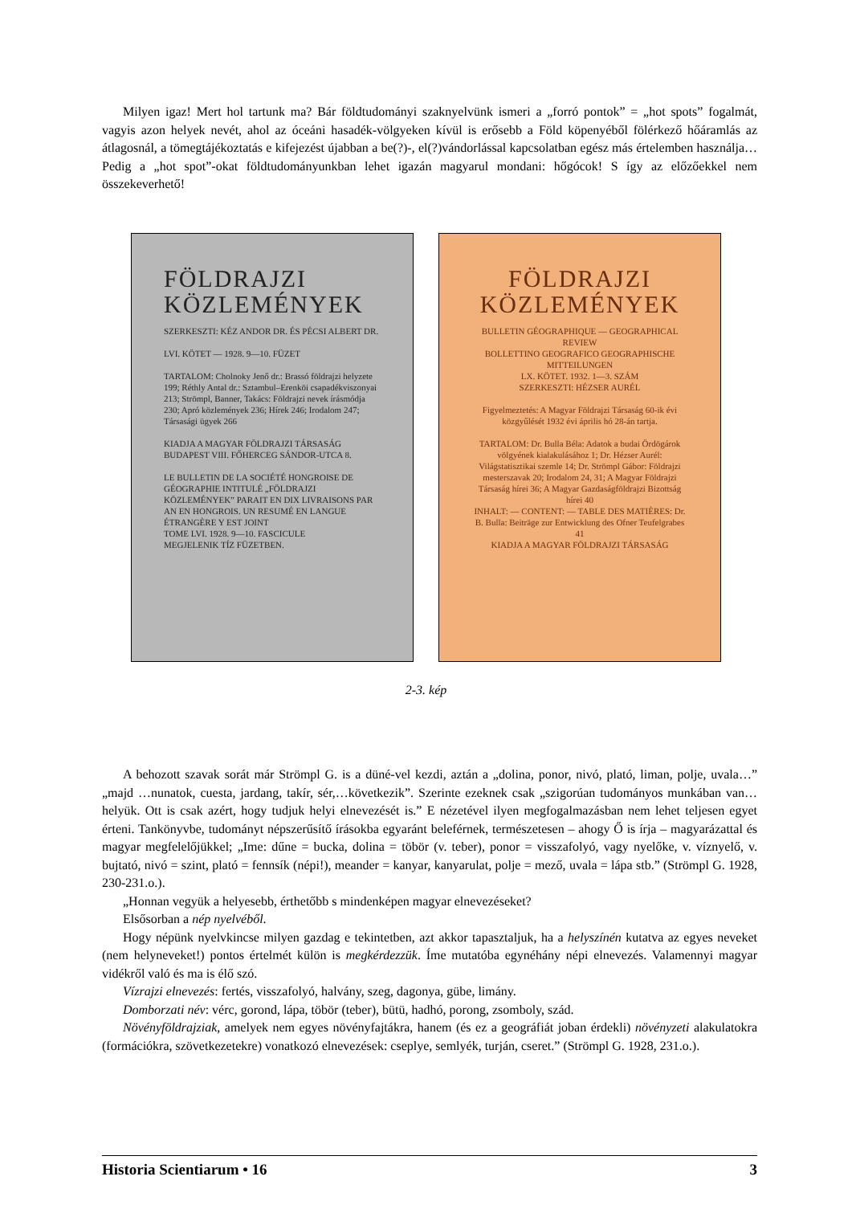Milyen igaz! Mert hol tartunk ma? Bár földtudományi szaknyelvünk ismeri a „forró pontok” = „hot spots” fogalmát, vagyis azon helyek nevét, ahol az óceáni hasadék-völgyeken kívül is erősebb a Föld köpenyéből fölérkező hőáramlás az átlagosnál, a tömegtájékoztatás e kifejezést újabban a be(?)-, el(?)vándorlással kapcsolatban egész más értelemben használja… Pedig a „hot spot”-okat földtudományunkban lehet igazán magyarul mondani: hőgócok! S így az előzőekkel nem összekeverhető!
FÖLDRAJZI KÖZLEMÉNYEK
SZERKESZTI: KÉZ ANDOR DR. ÉS PÉCSI ALBERT DR.
LVI. KÖTET — 1928. 9—10. FÜZET
TARTALOM: Cholnoky Jenő dr.: Brassó földrajzi helyzete 199; Réthly Antal dr.: Sztambul–Erenköi csapadékviszonyai 213; Strömpl, Banner, Takács: Földrajzi nevek írásmódja 230; Apró közlemények 236; Hírek 246; Irodalom 247; Társasági ügyek 266
KIADJA A MAGYAR FÖLDRAJZI TÁRSASÁG BUDAPEST VIII. FŐHERCEG SÁNDOR-UTCA 8.
LE BULLETIN DE LA SOCIÉTÉ HONGROISE DE GÉOGRAPHIE INTITULÉ „FÖLDRAJZI KÖZLEMÉNYEK” PARAIT EN DIX LIVRAISONS PAR AN EN HONGROIS. UN RESUMÉ EN LANGUE ÉTRANGÈRE Y EST JOINT
TOME LVI. 1928. 9—10. FASCICULE
MEGJELENIK TÍZ FÜZETBEN.
FÖLDRAJZI KÖZLEMÉNYEK
BULLETIN GÉOGRAPHIQUE — GEOGRAPHICAL REVIEW
BOLLETTINO GEOGRAFICO GEOGRAPHISCHE MITTEILUNGEN
LX. KÖTET. 1932. 1—3. SZÁM
SZERKESZTI: HÉZSER AURÉL
Figyelmeztetés: A Magyar Földrajzi Társaság 60-ik évi közgyűlését 1932 évi április hó 28-án tartja.
TARTALOM: Dr. Bulla Béla: Adatok a budai Ördögárok völgyének kialakulásához 1; Dr. Hézser Aurél: Világstatisztikai szemle 14; Dr. Strömpl Gábor: Földrajzi mesterszavak 20; Irodalom 24, 31; A Magyar Földrajzi Társaság hírei 36; A Magyar Gazdaságföldrajzi Bizottság hírei 40
INHALT: — CONTENT: — TABLE DES MATIÈRES: Dr. B. Bulla: Beiträge zur Entwicklung des Ofner Teufelgrabes 41
KIADJA A MAGYAR FÖLDRAJZI TÁRSASÁG
2-3. kép
A behozott szavak sorát már Strömpl G. is a düné-vel kezdi, aztán a „dolina, ponor, nivó, plató, liman, polje, uvala…” „majd …nunatok, cuesta, jardang, takír, sér,…következik”. Szerinte ezeknek csak „szigorúan tudományos munkában van…helyük. Ott is csak azért, hogy tudjuk helyi elnevezését is.” E nézetével ilyen megfogalmazásban nem lehet teljesen egyet érteni. Tankönyvbe, tudományt népszerűsítő írásokba egyaránt beleférnek, természetesen – ahogy Ő is írja – magyarázattal és magyar megfelelőjükkel; „Ime: dűne = bucka, dolina = töbör (v. teber), ponor = visszafolyó, vagy nyelőke, v. víznyelő, v. bujtató, nivó = szint, plató = fennsík (népi!), meander = kanyar, kanyarulat, polje = mező, uvala = lápa stb.” (Strömpl G. 1928, 230-231.o.).
„Honnan vegyük a helyesebb, érthetőbb s mindenképen magyar elnevezéseket?
Elsősorban a nép nyelvéből.
Hogy népünk nyelvkincse milyen gazdag e tekintetben, azt akkor tapasztaljuk, ha a helyszínén kutatva az egyes neveket (nem helyneveket!) pontos értelmét külön is megkérdezzük. Íme mutatóba egynéhány népi elnevezés. Valamennyi magyar vidékről való és ma is élő szó.
Vízrajzi elnevezés: fertés, visszafolyó, halvány, szeg, dagonya, gübe, limány.
Domborzati név: vérc, gorond, lápa, töbör (teber), bütü, hadhó, porong, zsomboly, szád.
Növényföldrajziak, amelyek nem egyes növényfajtákra, hanem (és ez a geográfiát joban érdekli) növényzeti alakulatokra (formációkra, szövetkezetekre) vonatkozó elnevezések: cseplye, semlyék, turján, cseret.” (Strömpl G. 1928, 231.o.).
Historia Scientiarum • 16 3